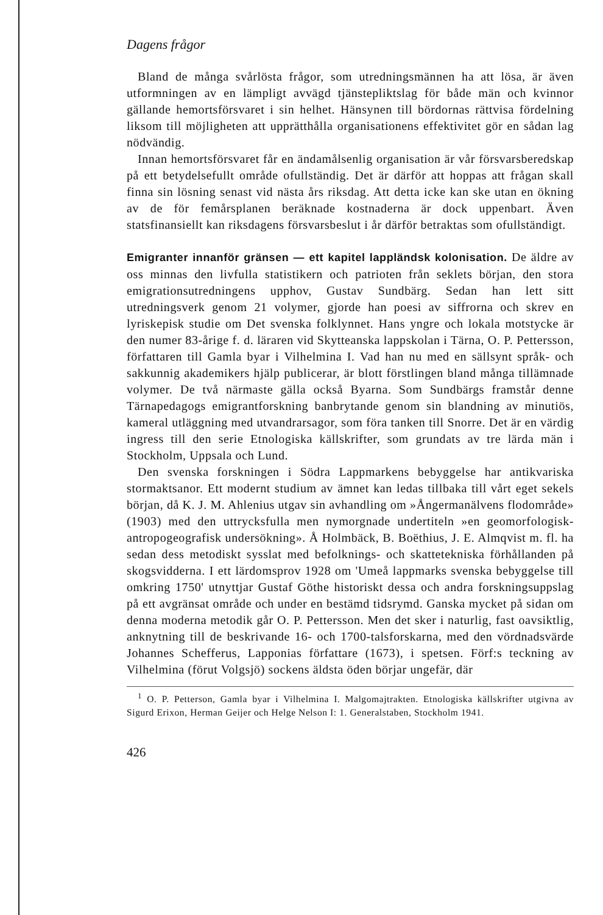Dagens frågor
Bland de många svårlösta frågor, som utredningsmännen ha att lösa, är även utformningen av en lämpligt avvägd tjänstepliktslag för både män och kvinnor gällande hemortsförsvaret i sin helhet. Hänsynen till bördornas rättvisa fördelning liksom till möjligheten att upprätthålla organisationens effektivitet gör en sådan lag nödvändig.
Innan hemortsförsvaret får en ändamålsenlig organisation är vår försvarsberedskap på ett betydelsefullt område ofullständig. Det är därför att hoppas att frågan skall finna sin lösning senast vid nästa års riksdag. Att detta icke kan ske utan en ökning av de för femårsplanen beräknade kostnaderna är dock uppenbart. Även statsfinansiellt kan riksdagens försvarsbeslut i år därför betraktas som ofullständigt.
Emigranter innanför gränsen — ett kapitel lappländsk kolonisation. De äldre av oss minnas den livfulla statistikern och patrioten från seklets början, den stora emigrationsutredningens upphov, Gustav Sundbärg. Sedan han lett sitt utredningsverk genom 21 volymer, gjorde han poesi av siffrorna och skrev en lyriskepisk studie om Det svenska folklynnet. Hans yngre och lokala motstycke är den numer 83-årige f. d. läraren vid Skytteanska lappskolan i Tärna, O. P. Pettersson, författaren till Gamla byar i Vilhelmina I. Vad han nu med en sällsynt språk- och sakkunnig akademikers hjälp publicerar, är blott förstlingen bland många tillämnade volymer. De två närmaste gälla också Byarna. Som Sundbärgs framstår denne Tärnapedagogs emigrantforskning banbrytande genom sin blandning av minutiös, kameral utläggning med utvandrarsagor, som föra tanken till Snorre. Det är en värdig ingress till den serie Etnologiska källskrifter, som grundats av tre lärda män i Stockholm, Uppsala och Lund.
Den svenska forskningen i Södra Lappmarkens bebyggelse har antikvariska stormaktsanor. Ett modernt studium av ämnet kan ledas tillbaka till vårt eget sekels början, då K. J. M. Ahlenius utgav sin avhandling om »Ångermanälvens flodområde» (1903) med den uttrycksfulla men nymorgnade undertiteln »en geomorfologisk-antropogeografisk undersökning». Å Holmbäck, B. Boëthius, J. E. Almqvist m. fl. ha sedan dess metodiskt sysslat med befolknings- och skattetekniska förhållanden på skogsvidderna. I ett lärdomsprov 1928 om 'Umeå lappmarks svenska bebyggelse till omkring 1750' utnyttjar Gustaf Göthe historiskt dessa och andra forskningsuppslag på ett avgränsat område och under en bestämd tidsrymd. Ganska mycket på sidan om denna moderna metodik går O. P. Pettersson. Men det sker i naturlig, fast oavsiktlig, anknytning till de beskrivande 16- och 1700-talsforskarna, med den vördnadsvärde Johannes Schefferus, Lapponias författare (1673), i spetsen. Förf:s teckning av Vilhelmina (förut Volgsjö) sockens äldsta öden börjar ungefär, där
<sup>1</sup> O. P. Petterson, Gamla byar i Vilhelmina I. Malgomajtrakten. Etnologiska källskrifter utgivna av Sigurd Erixon, Herman Geijer och Helge Nelson I: 1. Generalstaben, Stockholm 1941.
426